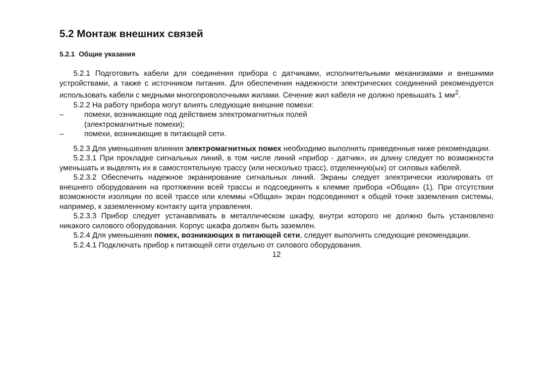5.2 Монтаж внешних связей
5.2.1 Общие указания
5.2.1 Подготовить кабели для соединения прибора с датчиками, исполнительными механизмами и внешними устройствами, а также с источником питания. Для обеспечения надежности электрических соединений рекомендуется использовать кабели с медными многопроволочными жилами. Сечение жил кабеля не должно превышать 1 мм<sup>2</sup>.
5.2.2 На работу прибора могут влиять следующие внешние помехи:
– помехи, возникающие под действием электромагнитных полей
(электромагнитные помехи);
– помехи, возникающие в питающей сети.
5.2.3 Для уменьшения влияния электромагнитных помех необходимо выполнять приведенные ниже рекомендации.
5.2.3.1 При прокладке сигнальных линий, в том числе линий «прибор - датчик», их длину следует по возможности уменьшать и выделять их в самостоятельную трассу (или несколько трасс), отделенную(ых) от силовых кабелей.
5.2.3.2 Обеспечить надежное экранирование сигнальных линий. Экраны следует электрически изолировать от внешнего оборудования на протяжении всей трассы и подсоединять к клемме прибора «Общая» (1). При отсутствии возможности изоляции по всей трассе или клеммы «Общая» экран подсоединяют к общей точке заземления системы, например, к заземленному контакту щита управления.
5.2.3.3 Прибор следует устанавливать в металлическом шкафу, внутри которого не должно быть установлено никакого силового оборудования. Корпус шкафа должен быть заземлен.
5.2.4 Для уменьшения помех, возникающих в питающей сети, следует выполнять следующие рекомендации.
5.2.4.1 Подключать прибор к питающей сети отдельно от силового оборудования.
12